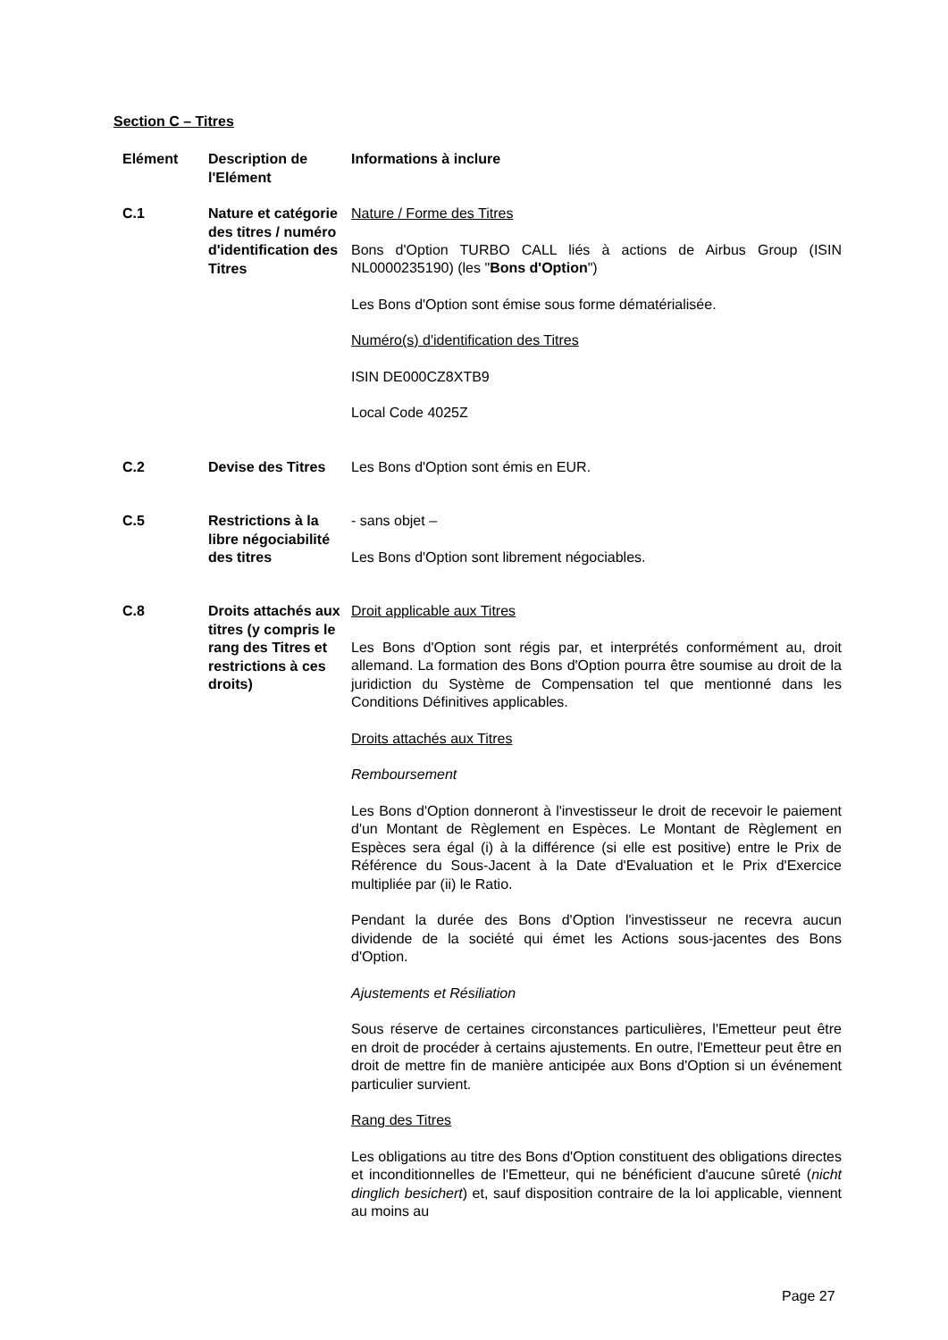Section C – Titres
| Elément | Description de l'Elément | Informations à inclure |
| --- | --- | --- |
| C.1 | Nature et catégorie des titres / numéro d'identification des Titres | Nature / Forme des Titres Bons d'Option TURBO CALL liés à actions de Airbus Group (ISIN NL0000235190) (les " Bons d'Option ") Les Bons d'Option sont émise sous forme dématérialisée. Numéro(s) d'identification des Titres ISIN DE000CZ8XTB9 Local Code 4025Z |
| C.2 | Devise des Titres | Les Bons d'Option sont émis en EUR. |
| C.5 | Restrictions à la libre négociabilité des titres | - sans objet – Les Bons d'Option sont librement négociables. |
| C.8 | Droits attachés aux titres (y compris le rang des Titres et restrictions à ces droits) | Droit applicable aux Titres Les Bons d'Option sont régis par, et interprétés conformément au, droit allemand. La formation des Bons d'Option pourra être soumise au droit de la juridiction du Système de Compensation tel que mentionné dans les Conditions Définitives applicables. Droits attachés aux Titres Remboursement Les Bons d'Option donneront à l'investisseur le droit de recevoir le paiement d'un Montant de Règlement en Espèces. Le Montant de Règlement en Espèces sera égal (i) à la différence (si elle est positive) entre le Prix de Référence du Sous-Jacent à la Date d'Evaluation et le Prix d'Exercice multipliée par (ii) le Ratio. Pendant la durée des Bons d'Option l'investisseur ne recevra aucun dividende de la société qui émet les Actions sous-jacentes des Bons d'Option. Ajustements et Résiliation Sous réserve de certaines circonstances particulières, l'Emetteur peut être en droit de procéder à certains ajustements. En outre, l'Emetteur peut être en droit de mettre fin de manière anticipée aux Bons d'Option si un événement particulier survient. Rang des Titres Les obligations au titre des Bons d'Option constituent des obligations directes et inconditionnelles de l'Emetteur, qui ne bénéficient d'aucune sûreté ( nicht dinglich besichert ) et, sauf disposition contraire de la loi applicable, viennent au moins au |
Page 27